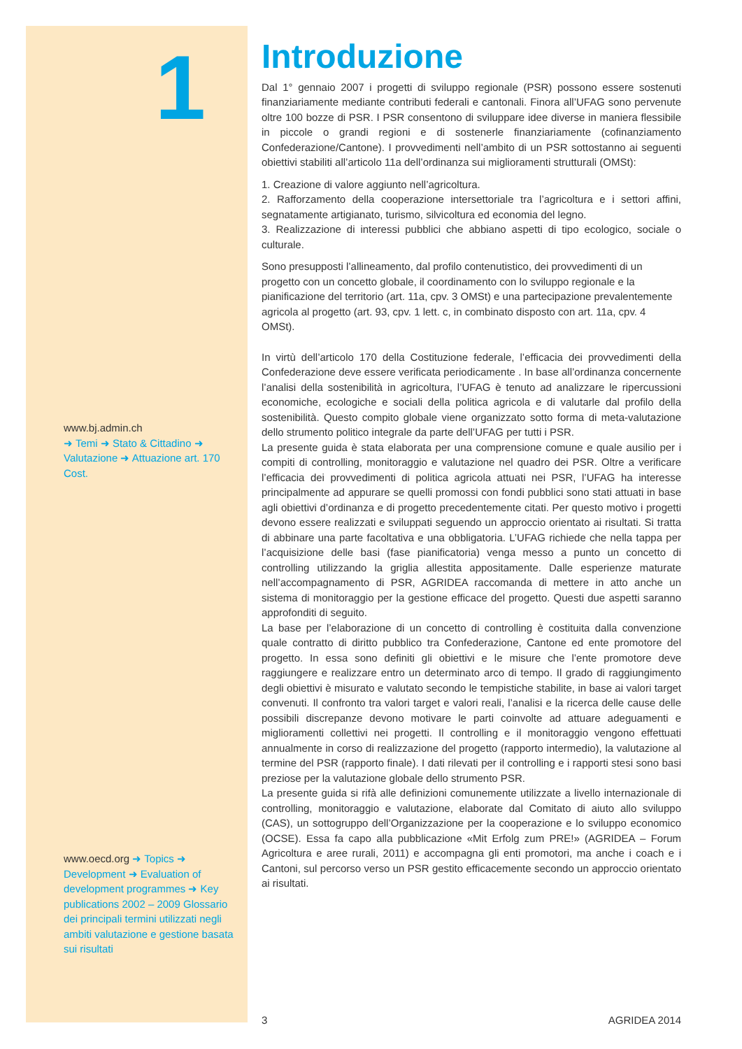1
www.bj.admin.ch
➜ Temi ➜ Stato & Cittadino ➜ Valutazione ➜ Attuazione art. 170 Cost.
www.oecd.org ➜ Topics ➜ Development ➜ Evaluation of development programmes ➜ Key publications 2002 – 2009 Glossario dei principali termini utilizzati negli ambiti valutazione e gestione basata sui risultati
Introduzione
Dal 1° gennaio 2007 i progetti di sviluppo regionale (PSR) possono essere sostenuti finanziariamente mediante contributi federali e cantonali. Finora all’UFAG sono pervenute oltre 100 bozze di PSR. I PSR consentono di sviluppare idee diverse in maniera flessibile in piccole o grandi regioni e di sostenerle finanziariamente (cofinanziamento Confederazione/Cantone). I provvedimenti nell’ambito di un PSR sottostanno ai seguenti obiettivi stabiliti all’articolo 11a dell’ordinanza sui miglioramenti strutturali (OMSt):
1. Creazione di valore aggiunto nell’agricoltura.
2. Rafforzamento della cooperazione intersettoriale tra l’agricoltura e i settori affini, segnatamente artigianato, turismo, silvicoltura ed economia del legno.
3. Realizzazione di interessi pubblici che abbiano aspetti di tipo ecologico, sociale o culturale.
Sono presupposti l’allineamento, dal profilo contenutistico, dei provvedimenti di un progetto con un concetto globale, il coordinamento con lo sviluppo regionale e la pianificazione del territorio (art. 11a, cpv. 3 OMSt) e una partecipazione prevalentemente agricola al progetto (art. 93, cpv. 1 lett. c, in combinato disposto con art. 11a, cpv. 4 OMSt).
In virtù dell’articolo 170 della Costituzione federale, l’efficacia dei provvedimenti della Confederazione deve essere verificata periodicamente . In base all’ordinanza concernente l’analisi della sostenibilità in agricoltura, l’UFAG è tenuto ad analizzare le ripercussioni economiche, ecologiche e sociali della politica agricola e di valutarle dal profilo della sostenibilità. Questo compito globale viene organizzato sotto forma di meta-valutazione dello strumento politico integrale da parte dell’UFAG per tutti i PSR.
La presente guida è stata elaborata per una comprensione comune e quale ausilio per i compiti di controlling, monitoraggio e valutazione nel quadro dei PSR. Oltre a verificare l’efficacia dei provvedimenti di politica agricola attuati nei PSR, l’UFAG ha interesse principalmente ad appurare se quelli promossi con fondi pubblici sono stati attuati in base agli obiettivi d’ordinanza e di progetto precedentemente citati. Per questo motivo i progetti devono essere realizzati e sviluppati seguendo un approccio orientato ai risultati. Si tratta di abbinare una parte facoltativa e una obbligatoria. L’UFAG richiede che nella tappa per l’acquisizione delle basi (fase pianificatoria) venga messo a punto un concetto di controlling utilizzando la griglia allestita appositamente. Dalle esperienze maturate nell’accompagnamento di PSR, AGRIDEA raccomanda di mettere in atto anche un sistema di monitoraggio per la gestione efficace del progetto. Questi due aspetti saranno approfonditi di seguito.
La base per l’elaborazione di un concetto di controlling è costituita dalla convenzione quale contratto di diritto pubblico tra Confederazione, Cantone ed ente promotore del progetto. In essa sono definiti gli obiettivi e le misure che l’ente promotore deve raggiungere e realizzare entro un determinato arco di tempo. Il grado di raggiungimento degli obiettivi è misurato e valutato secondo le tempistiche stabilite, in base ai valori target convenuti. Il confronto tra valori target e valori reali, l’analisi e la ricerca delle cause delle possibili discrepanze devono motivare le parti coinvolte ad attuare adeguamenti e miglioramenti collettivi nei progetti. Il controlling e il monitoraggio vengono effettuati annualmente in corso di realizzazione del progetto (rapporto intermedio), la valutazione al termine del PSR (rapporto finale). I dati rilevati per il controlling e i rapporti stesi sono basi preziose per la valutazione globale dello strumento PSR.
La presente guida si rifà alle definizioni comunemente utilizzate a livello internazionale di controlling, monitoraggio e valutazione, elaborate dal Comitato di aiuto allo sviluppo (CAS), un sottogruppo dell’Organizzazione per la cooperazione e lo sviluppo economico (OCSE). Essa fa capo alla pubblicazione «Mit Erfolg zum PRE!» (AGRIDEA – Forum Agricoltura e aree rurali, 2011) e accompagna gli enti promotori, ma anche i coach e i Cantoni, sul percorso verso un PSR gestito efficacemente secondo un approccio orientato ai risultati.
3 AGRIDEA 2014